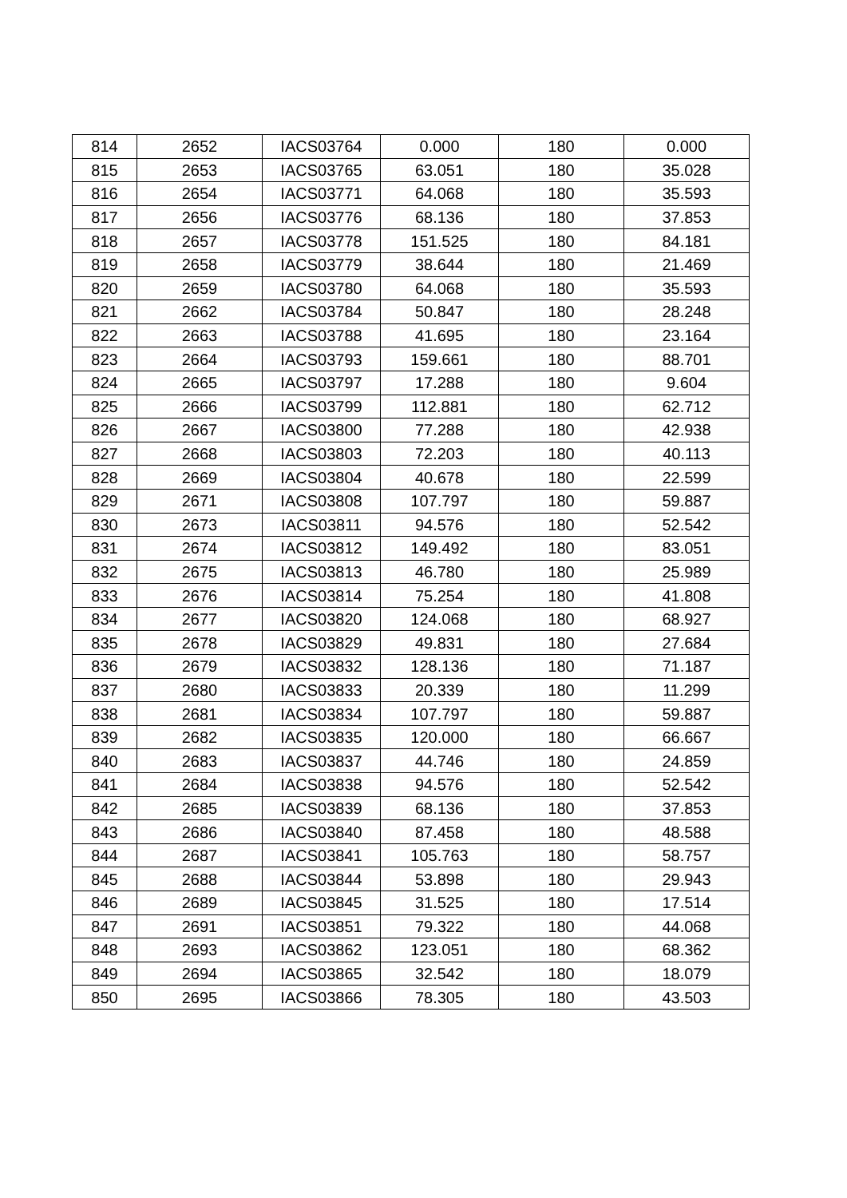| 814 | 2652 | IACS03764 | 0.000 | 180 | 0.000 |
| 815 | 2653 | IACS03765 | 63.051 | 180 | 35.028 |
| 816 | 2654 | IACS03771 | 64.068 | 180 | 35.593 |
| 817 | 2656 | IACS03776 | 68.136 | 180 | 37.853 |
| 818 | 2657 | IACS03778 | 151.525 | 180 | 84.181 |
| 819 | 2658 | IACS03779 | 38.644 | 180 | 21.469 |
| 820 | 2659 | IACS03780 | 64.068 | 180 | 35.593 |
| 821 | 2662 | IACS03784 | 50.847 | 180 | 28.248 |
| 822 | 2663 | IACS03788 | 41.695 | 180 | 23.164 |
| 823 | 2664 | IACS03793 | 159.661 | 180 | 88.701 |
| 824 | 2665 | IACS03797 | 17.288 | 180 | 9.604 |
| 825 | 2666 | IACS03799 | 112.881 | 180 | 62.712 |
| 826 | 2667 | IACS03800 | 77.288 | 180 | 42.938 |
| 827 | 2668 | IACS03803 | 72.203 | 180 | 40.113 |
| 828 | 2669 | IACS03804 | 40.678 | 180 | 22.599 |
| 829 | 2671 | IACS03808 | 107.797 | 180 | 59.887 |
| 830 | 2673 | IACS03811 | 94.576 | 180 | 52.542 |
| 831 | 2674 | IACS03812 | 149.492 | 180 | 83.051 |
| 832 | 2675 | IACS03813 | 46.780 | 180 | 25.989 |
| 833 | 2676 | IACS03814 | 75.254 | 180 | 41.808 |
| 834 | 2677 | IACS03820 | 124.068 | 180 | 68.927 |
| 835 | 2678 | IACS03829 | 49.831 | 180 | 27.684 |
| 836 | 2679 | IACS03832 | 128.136 | 180 | 71.187 |
| 837 | 2680 | IACS03833 | 20.339 | 180 | 11.299 |
| 838 | 2681 | IACS03834 | 107.797 | 180 | 59.887 |
| 839 | 2682 | IACS03835 | 120.000 | 180 | 66.667 |
| 840 | 2683 | IACS03837 | 44.746 | 180 | 24.859 |
| 841 | 2684 | IACS03838 | 94.576 | 180 | 52.542 |
| 842 | 2685 | IACS03839 | 68.136 | 180 | 37.853 |
| 843 | 2686 | IACS03840 | 87.458 | 180 | 48.588 |
| 844 | 2687 | IACS03841 | 105.763 | 180 | 58.757 |
| 845 | 2688 | IACS03844 | 53.898 | 180 | 29.943 |
| 846 | 2689 | IACS03845 | 31.525 | 180 | 17.514 |
| 847 | 2691 | IACS03851 | 79.322 | 180 | 44.068 |
| 848 | 2693 | IACS03862 | 123.051 | 180 | 68.362 |
| 849 | 2694 | IACS03865 | 32.542 | 180 | 18.079 |
| 850 | 2695 | IACS03866 | 78.305 | 180 | 43.503 |